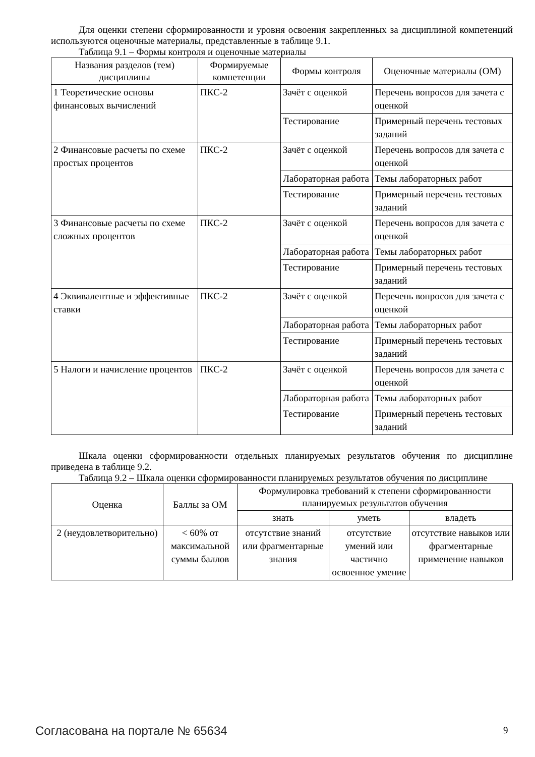Для оценки степени сформированности и уровня освоения закрепленных за дисциплиной компетенций используются оценочные материалы, представленные в таблице 9.1.
Таблица 9.1 – Формы контроля и оценочные материалы
| Названия разделов (тем) дисциплины | Формируемые компетенции | Формы контроля | Оценочные материалы (ОМ) |
| --- | --- | --- | --- |
| 1 Теоретические основы финансовых вычислений | ПКС-2 | Зачёт с оценкой | Перечень вопросов для зачета с оценкой |
| | | Тестирование | Примерный перечень тестовых заданий |
| 2 Финансовые расчеты по схеме простых процентов | ПКС-2 | Зачёт с оценкой | Перечень вопросов для зачета с оценкой |
| | | Лабораторная работа | Темы лабораторных работ |
| | | Тестирование | Примерный перечень тестовых заданий |
| 3 Финансовые расчеты по схеме сложных процентов | ПКС-2 | Зачёт с оценкой | Перечень вопросов для зачета с оценкой |
| | | Лабораторная работа | Темы лабораторных работ |
| | | Тестирование | Примерный перечень тестовых заданий |
| 4 Эквивалентные и эффективные ставки | ПКС-2 | Зачёт с оценкой | Перечень вопросов для зачета с оценкой |
| | | Лабораторная работа | Темы лабораторных работ |
| | | Тестирование | Примерный перечень тестовых заданий |
| 5 Налоги и начисление процентов | ПКС-2 | Зачёт с оценкой | Перечень вопросов для зачета с оценкой |
| | | Лабораторная работа | Темы лабораторных работ |
| | | Тестирование | Примерный перечень тестовых заданий |
Шкала оценки сформированности отдельных планируемых результатов обучения по дисциплине приведена в таблице 9.2.
Таблица 9.2 – Шкала оценки сформированности планируемых результатов обучения по дисциплине
| Оценка | Баллы за ОМ | Формулировка требований к степени сформированности планируемых результатов обучения | | |
| --- | --- | --- | --- | --- |
| | | знать | уметь | владеть |
| 2 (неудовлетворительно) | < 60% от максимальной суммы баллов | отсутствие знаний или фрагментарные знания | отсутствие умений или частично освоенное умение | отсутствие навыков или фрагментарные применение навыков |
Согласована на портале № 65634 9